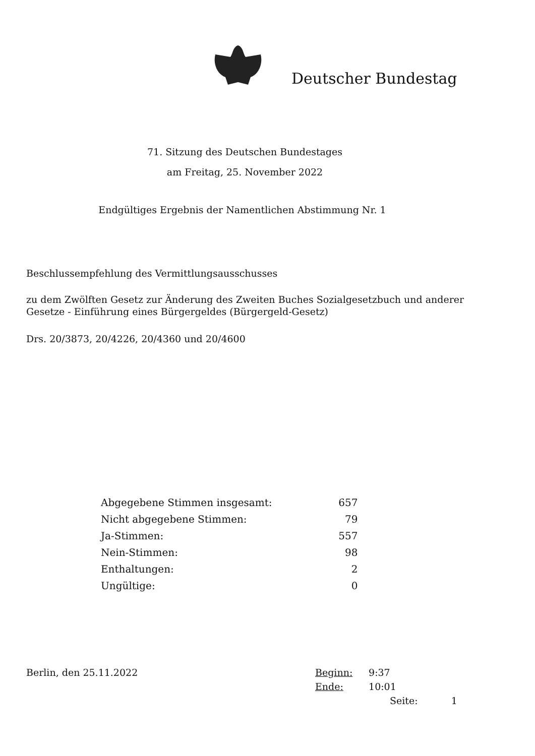Deutscher Bundestag
71. Sitzung des Deutschen Bundestages
am Freitag, 25. November 2022
Endgültiges Ergebnis der Namentlichen Abstimmung Nr. 1
Beschlussempfehlung des Vermittlungsausschusses
zu dem Zwölften Gesetz zur Änderung des Zweiten Buches Sozialgesetzbuch und anderer Gesetze - Einführung eines Bürgergeldes (Bürgergeld-Gesetz)
Drs. 20/3873, 20/4226, 20/4360 und 20/4600
| Abgegebene Stimmen insgesamt: | 657 |
| Nicht abgegebene Stimmen: | 79 |
| Ja-Stimmen: | 557 |
| Nein-Stimmen: | 98 |
| Enthaltungen: | 2 |
| Ungültige: | 0 |
Berlin, den 25.11.2022
Beginn: 9:37
Ende: 10:01
Seite: 1